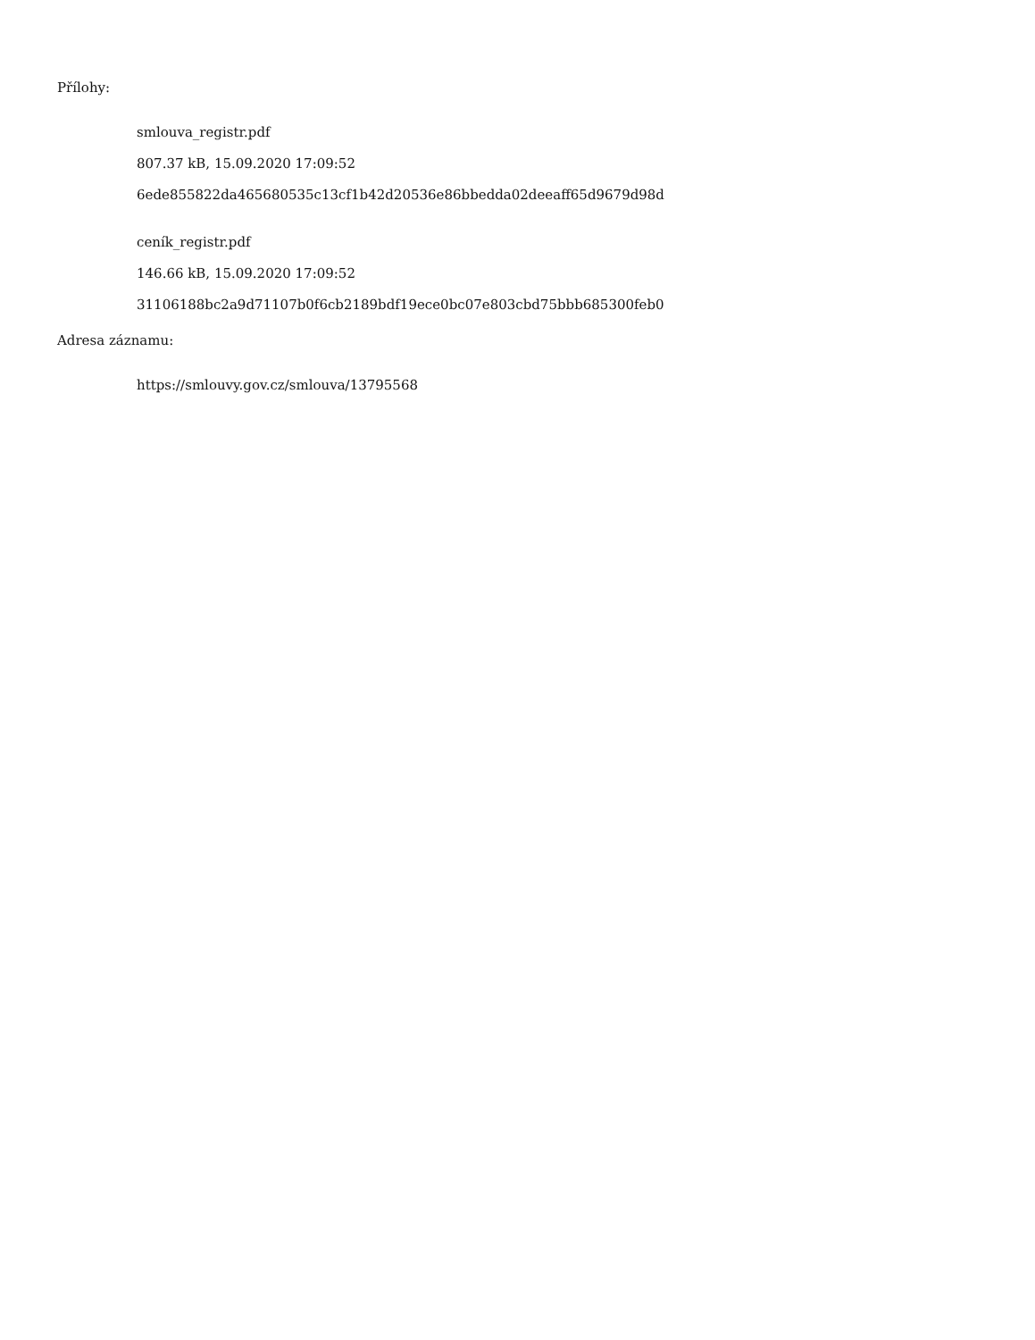Přílohy:
smlouva_registr.pdf
807.37 kB, 15.09.2020 17:09:52
6ede855822da465680535c13cf1b42d20536e86bbedda02deeaff65d9679d98d
ceník_registr.pdf
146.66 kB, 15.09.2020 17:09:52
31106188bc2a9d71107b0f6cb2189bdf19ece0bc07e803cbd75bbb685300feb0
Adresa záznamu:
https://smlouvy.gov.cz/smlouva/13795568